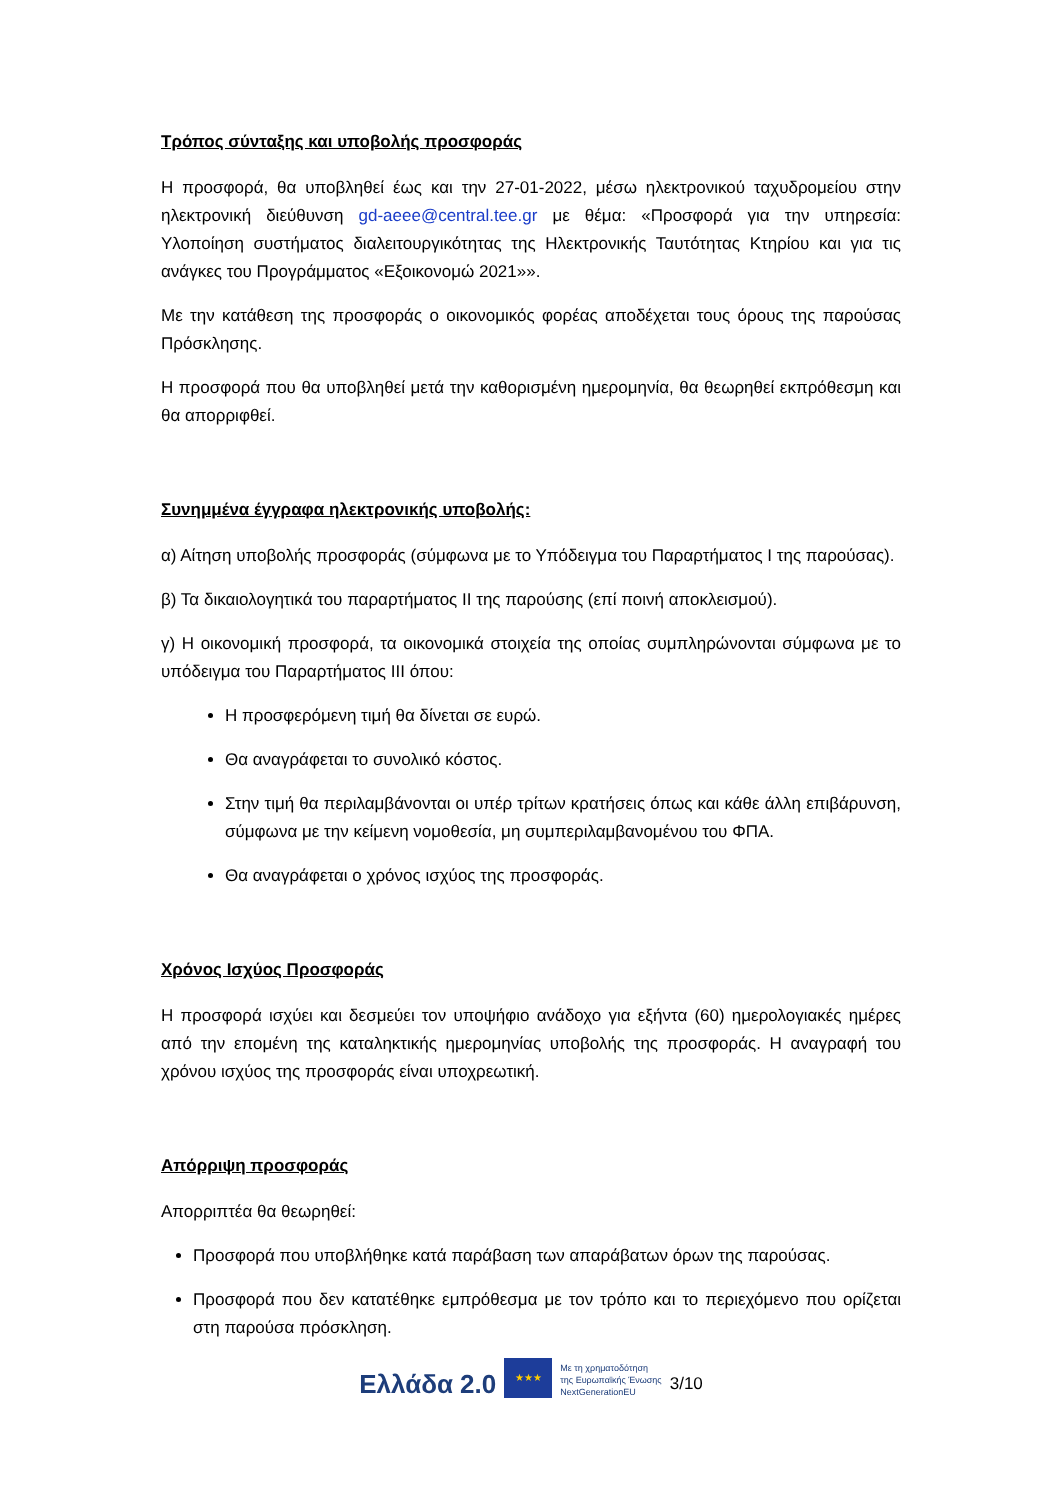Τρόπος σύνταξης και υποβολής προσφοράς
Η προσφορά, θα υποβληθεί έως και την 27-01-2022, μέσω ηλεκτρονικού ταχυδρομείου στην ηλεκτρονική διεύθυνση gd-aeee@central.tee.gr με θέμα: «Προσφορά για την υπηρεσία: Υλοποίηση συστήματος διαλειτουργικότητας της Ηλεκτρονικής Ταυτότητας Κτηρίου και για τις ανάγκες του Προγράμματος «Εξοικονομώ 2021»».
Με την κατάθεση της προσφοράς ο οικονομικός φορέας αποδέχεται τους όρους της παρούσας Πρόσκλησης.
Η προσφορά που θα υποβληθεί μετά την καθορισμένη ημερομηνία, θα θεωρηθεί εκπρόθεσμη και θα απορριφθεί.
Συνημμένα έγγραφα ηλεκτρονικής υποβολής:
α) Αίτηση υποβολής προσφοράς (σύμφωνα με το Υπόδειγμα του Παραρτήματος Ι της παρούσας).
β) Τα δικαιολογητικά του παραρτήματος ΙΙ της παρούσης (επί ποινή αποκλεισμού).
γ) Η οικονομική προσφορά, τα οικονομικά στοιχεία της οποίας συμπληρώνονται σύμφωνα με το υπόδειγμα του Παραρτήματος ΙΙΙ όπου:
Η προσφερόμενη τιμή θα δίνεται σε ευρώ.
Θα αναγράφεται το συνολικό κόστος.
Στην τιμή θα περιλαμβάνονται οι υπέρ τρίτων κρατήσεις όπως και κάθε άλλη επιβάρυνση, σύμφωνα με την κείμενη νομοθεσία, μη συμπεριλαμβανομένου του ΦΠΑ.
Θα αναγράφεται ο χρόνος ισχύος της προσφοράς.
Χρόνος Ισχύος Προσφοράς
Η προσφορά ισχύει και δεσμεύει τον υποψήφιο ανάδοχο για εξήντα (60) ημερολογιακές ημέρες από την επομένη της καταληκτικής ημερομηνίας υποβολής της προσφοράς. Η αναγραφή του χρόνου ισχύος της προσφοράς είναι υποχρεωτική.
Απόρριψη προσφοράς
Απορριπτέα θα θεωρηθεί:
Προσφορά που υποβλήθηκε κατά παράβαση των απαράβατων όρων της παρούσας.
Προσφορά που δεν κατατέθηκε εμπρόθεσμα με τον τρόπο και το περιεχόμενο που ορίζεται στη παρούσα πρόσκληση.
Ελλάδα 2.0
★★★
Με τη χρηματοδότηση
της Ευρωπαϊκής Ένωσης
NextGenerationEU
3/10